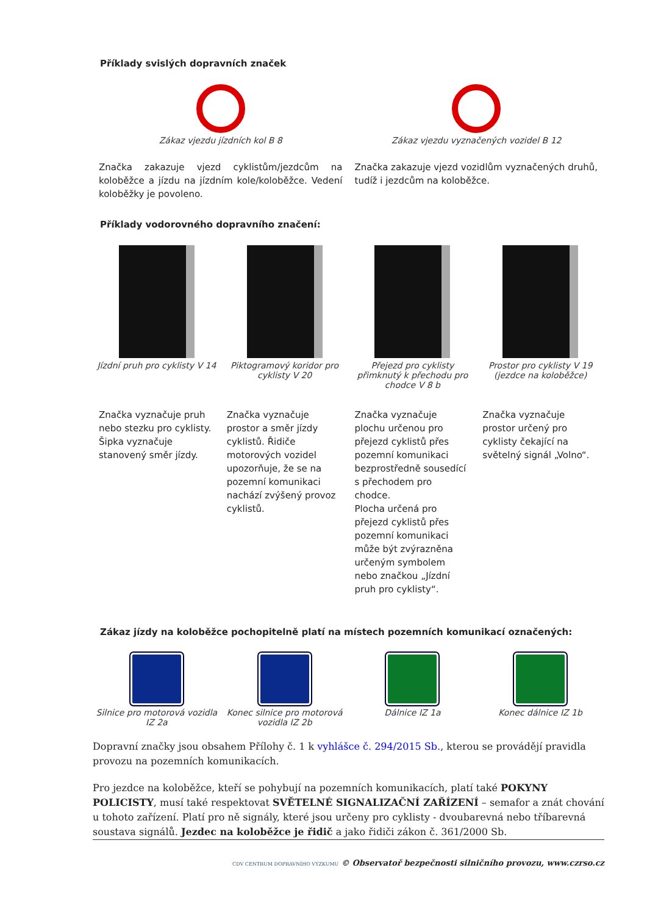Příklady svislých dopravních značek
Zákaz vjezdu jízdních kol B 8 Zákaz vjezdu vyznačených vozidel B 12
Značka zakazuje vjezd cyklistům/jezdcům na koloběžce a jízdu na jízdním kole/koloběžce. Vedení koloběžky je povoleno.
Značka zakazuje vjezd vozidlům vyznačených druhů, tudíž i jezdcům na koloběžce.
Příklady vodorovného dopravního značení:
Jízdní pruh pro cyklisty V 14 Piktogramový koridor pro cyklisty V 20
Přejezd pro cyklisty přimknutý k přechodu pro chodce V 8 b
Prostor pro cyklisty V 19 (jezdce na koloběžce)
Značka vyznačuje pruh nebo stezku pro cyklisty. Šipka vyznačuje stanovený směr jízdy.
Značka vyznačuje prostor a směr jízdy cyklistů. Řidiče motorových vozidel upozorňuje, že se na pozemní komunikaci nachází zvýšený provoz cyklistů.
Značka vyznačuje plochu určenou pro přejezd cyklistů přes pozemní komunikaci bezprostředně sousedící s přechodem pro chodce.
Plocha určená pro přejezd cyklistů přes pozemní komunikaci může být zvýrazněna určeným symbolem nebo značkou „Jízdní pruh pro cyklisty“.
Značka vyznačuje prostor určený pro cyklisty čekající na světelný signál „Volno“.
Zákaz jízdy na koloběžce pochopitelně platí na místech pozemních komunikací označených:
Silnice pro motorová vozidla IZ 2a
Konec silnice pro motorová vozidla IZ 2b
Dálnice IZ 1a Konec dálnice IZ 1b
Dopravní značky jsou obsahem Přílohy č. 1 k vyhlášce č. 294/2015 Sb., kterou se provádějí pravidla provozu na pozemních komunikacích.
Pro jezdce na koloběžce, kteří se pohybují na pozemních komunikacích, platí také POKYNY POLICISTY, musí také respektovat SVĚTELNÉ SIGNALIZAČNÍ ZAŘÍZENÍ – semafor a znát chování u tohoto zařízení. Platí pro ně signály, které jsou určeny pro cyklisty - dvoubarevná nebo tříbarevná soustava signálů. Jezdec na koloběžce je řidič a jako řidiči zákon č. 361/2000 Sb.
CDV CENTRUM DOPRAVNÍHO VÝZKUMU © Observatoř bezpečnosti silničního provozu, www.czrso.cz